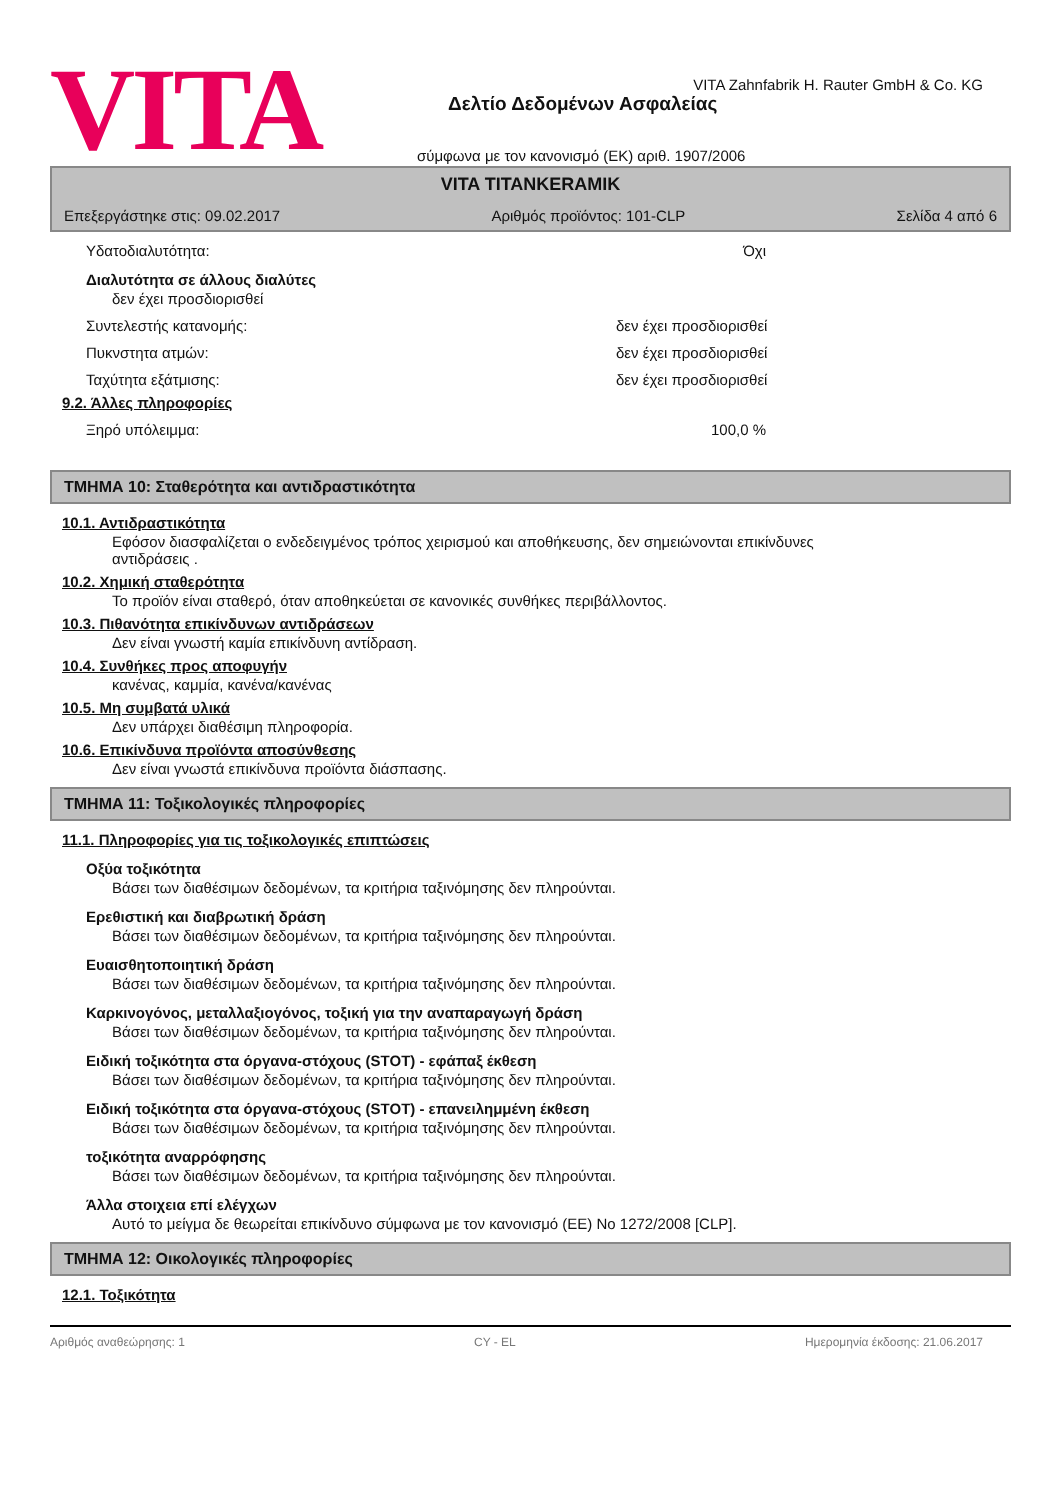VITA
VITA Zahnfabrik H. Rauter GmbH & Co. KG
Δελτίο Δεδομένων Ασφαλείας
σύμφωνα με τον κανονισμό (ΕΚ) αριθ. 1907/2006
VITA TITANKERAMIK
Επεξεργάστηκε στις: 09.02.2017 Αριθμός προϊόντος: 101-CLP Σελίδα 4 από 6
Υδατοδιαλυτότητα: Όχι
Διαλυτότητα σε άλλους διαλύτες
δεν έχει προσδιορισθεί
Συντελεστής κατανομής: δεν έχει προσδιορισθεί
Πυκνστητα ατμών: δεν έχει προσδιορισθεί
Ταχύτητα εξάτμισης: δεν έχει προσδιορισθεί
9.2. Άλλες πληροφορίες
Ξηρό υπόλειμμα: 100,0 %
ΤΜΗΜΑ 10: Σταθερότητα και αντιδραστικότητα
10.1. Αντιδραστικότητα
Εφόσον διασφαλίζεται ο ενδεδειγμένος τρόπος χειρισμού και αποθήκευσης, δεν σημειώνονται επικίνδυνες
αντιδράσεις .
10.2. Χημική σταθερότητα
Το προϊόν είναι σταθερό, όταν αποθηκεύεται σε κανονικές συνθήκες περιβάλλοντος.
10.3. Πιθανότητα επικίνδυνων αντιδράσεων
Δεν είναι γνωστή καμία επικίνδυνη αντίδραση.
10.4. Συνθήκες προς αποφυγήν
κανένας, καμμία, κανένα/κανένας
10.5. Μη συμβατά υλικά
Δεν υπάρχει διαθέσιμη πληροφορία.
10.6. Επικίνδυνα προϊόντα αποσύνθεσης
Δεν είναι γνωστά επικίνδυνα προϊόντα διάσπασης.
ΤΜΗΜΑ 11: Τοξικολογικές πληροφορίες
11.1. Πληροφορίες για τις τοξικολογικές επιπτώσεις
Οξύα τοξικότητα
Βάσει των διαθέσιμων δεδομένων, τα κριτήρια ταξινόμησης δεν πληρούνται.
Ερεθιστική και διαβρωτική δράση
Βάσει των διαθέσιμων δεδομένων, τα κριτήρια ταξινόμησης δεν πληρούνται.
Ευαισθητοποιητική δράση
Βάσει των διαθέσιμων δεδομένων, τα κριτήρια ταξινόμησης δεν πληρούνται.
Καρκινογόνος, μεταλλαξιογόνος, τοξική για την αναπαραγωγή δράση
Βάσει των διαθέσιμων δεδομένων, τα κριτήρια ταξινόμησης δεν πληρούνται.
Ειδική τοξικότητα στα όργανα-στόχους (STOT) - εφάπαξ έκθεση
Βάσει των διαθέσιμων δεδομένων, τα κριτήρια ταξινόμησης δεν πληρούνται.
Ειδική τοξικότητα στα όργανα-στόχους (STOT) - επανειλημμένη έκθεση
Βάσει των διαθέσιμων δεδομένων, τα κριτήρια ταξινόμησης δεν πληρούνται.
τοξικότητα αναρρόφησης
Βάσει των διαθέσιμων δεδομένων, τα κριτήρια ταξινόμησης δεν πληρούνται.
Άλλα στοιχεια επί ελέγχων
Αυτό το μείγμα δε θεωρείται επικίνδυνο σύμφωνα με τον κανονισμό (ΕΕ) No 1272/2008 [CLP].
ΤΜΗΜΑ 12: Οικολογικές πληροφορίες
12.1. Τοξικότητα
Αριθμός αναθεώρησης: 1 CY - EL Ημερομηνία έκδοσης: 21.06.2017